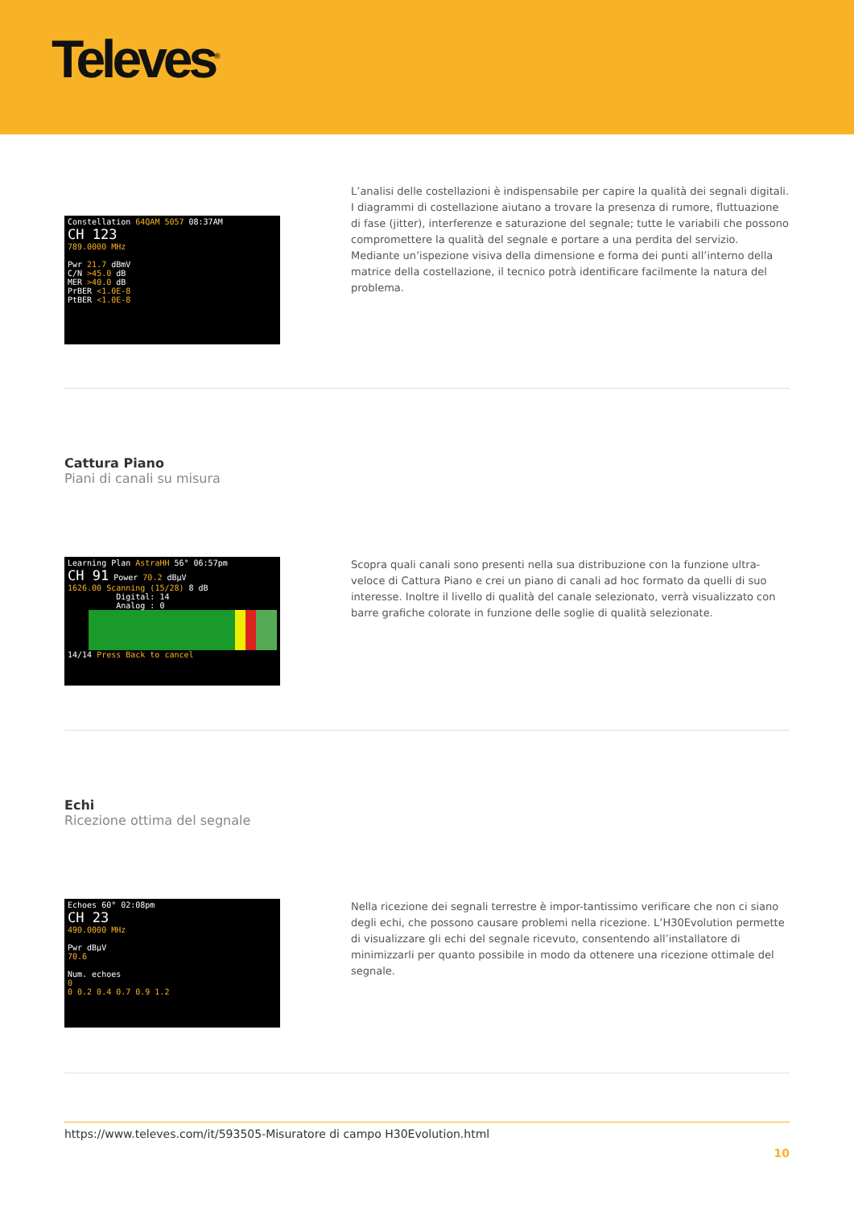Televes<sup>®</sup>
Constellation 64QAM 5057 08:37AM
CH 123
789.0000 MHz
Pwr 21.7 dBmV
C/N >45.0 dB
MER >40.0 dB
PrBER <1.0E-8
PtBER <1.0E-8
L’analisi delle costellazioni è indispensabile per capire la qualità dei segnali digitali. I diagrammi di costellazione aiutano a trovare la presenza di rumore, fluttuazione di fase (jitter), interferenze e saturazione del segnale; tutte le variabili che possono compromettere la qualità del segnale e portare a una perdita del servizio. Mediante un’ispezione visiva della dimensione e forma dei punti all’interno della matrice della costellazione, il tecnico potrà identificare facilmente la natura del problema.
Cattura Piano
Piani di canali su misura
Learning Plan AstraHH 56° 06:57pm
CH 91 Power 70.2 dBµV
1626.00 Scanning (15/28) 8 dB
Digital: 14
Analog : 0
14/14 Press Back to cancel
Scopra quali canali sono presenti nella sua distribuzione con la funzione ultra-veloce di Cattura Piano e crei un piano di canali ad hoc formato da quelli di suo interesse. Inoltre il livello di qualità del canale selezionato, verrà visualizzato con barre grafiche colorate in funzione delle soglie di qualità selezionate.
Echi
Ricezione ottima del segnale
Echoes 60° 02:08pm
CH 23
490.0000 MHz
Pwr dBµV
70.6
Num. echoes
0
0 0.2 0.4 0.7 0.9 1.2
Nella ricezione dei segnali terrestre è impor-tantissimo verificare che non ci siano degli echi, che possono causare problemi nella ricezione. L’H30Evolution permette di visualizzare gli echi del segnale ricevuto, consentendo all’installatore di minimizzarli per quanto possibile in modo da ottenere una ricezione ottimale del segnale.
https://www.televes.com/it/593505-Misuratore di campo H30Evolution.html
10